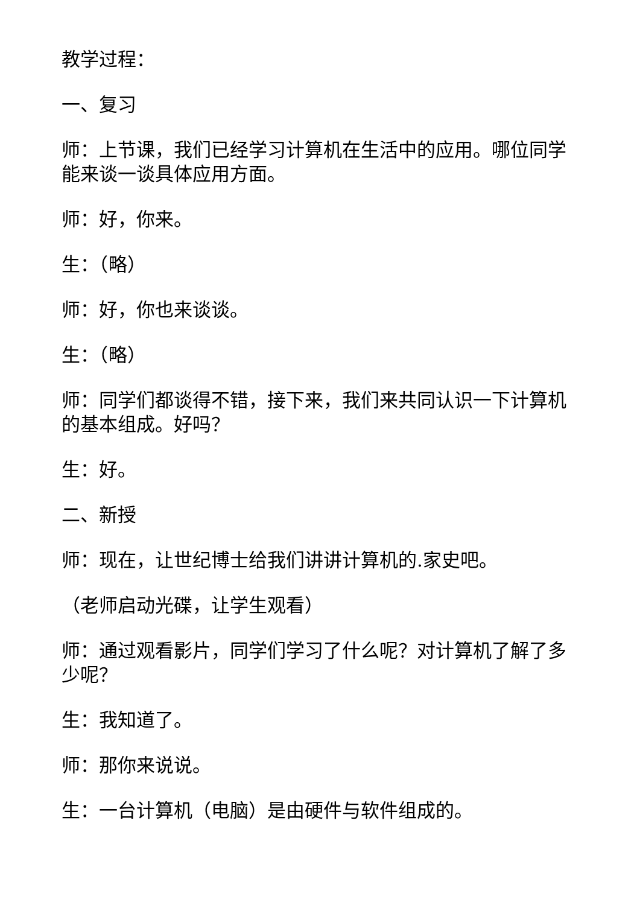教学过程：
一、复习
师：上节课，我们已经学习计算机在生活中的应用。哪位同学能来谈一谈具体应用方面。
师：好，你来。
生：（略）
师：好，你也来谈谈。
生：（略）
师：同学们都谈得不错，接下来，我们来共同认识一下计算机的基本组成。好吗？
生：好。
二、新授
师：现在，让世纪博士给我们讲讲计算机的.家史吧。
（老师启动光碟，让学生观看）
师：通过观看影片，同学们学习了什么呢？对计算机了解了多少呢？
生：我知道了。
师：那你来说说。
生：一台计算机（电脑）是由硬件与软件组成的。